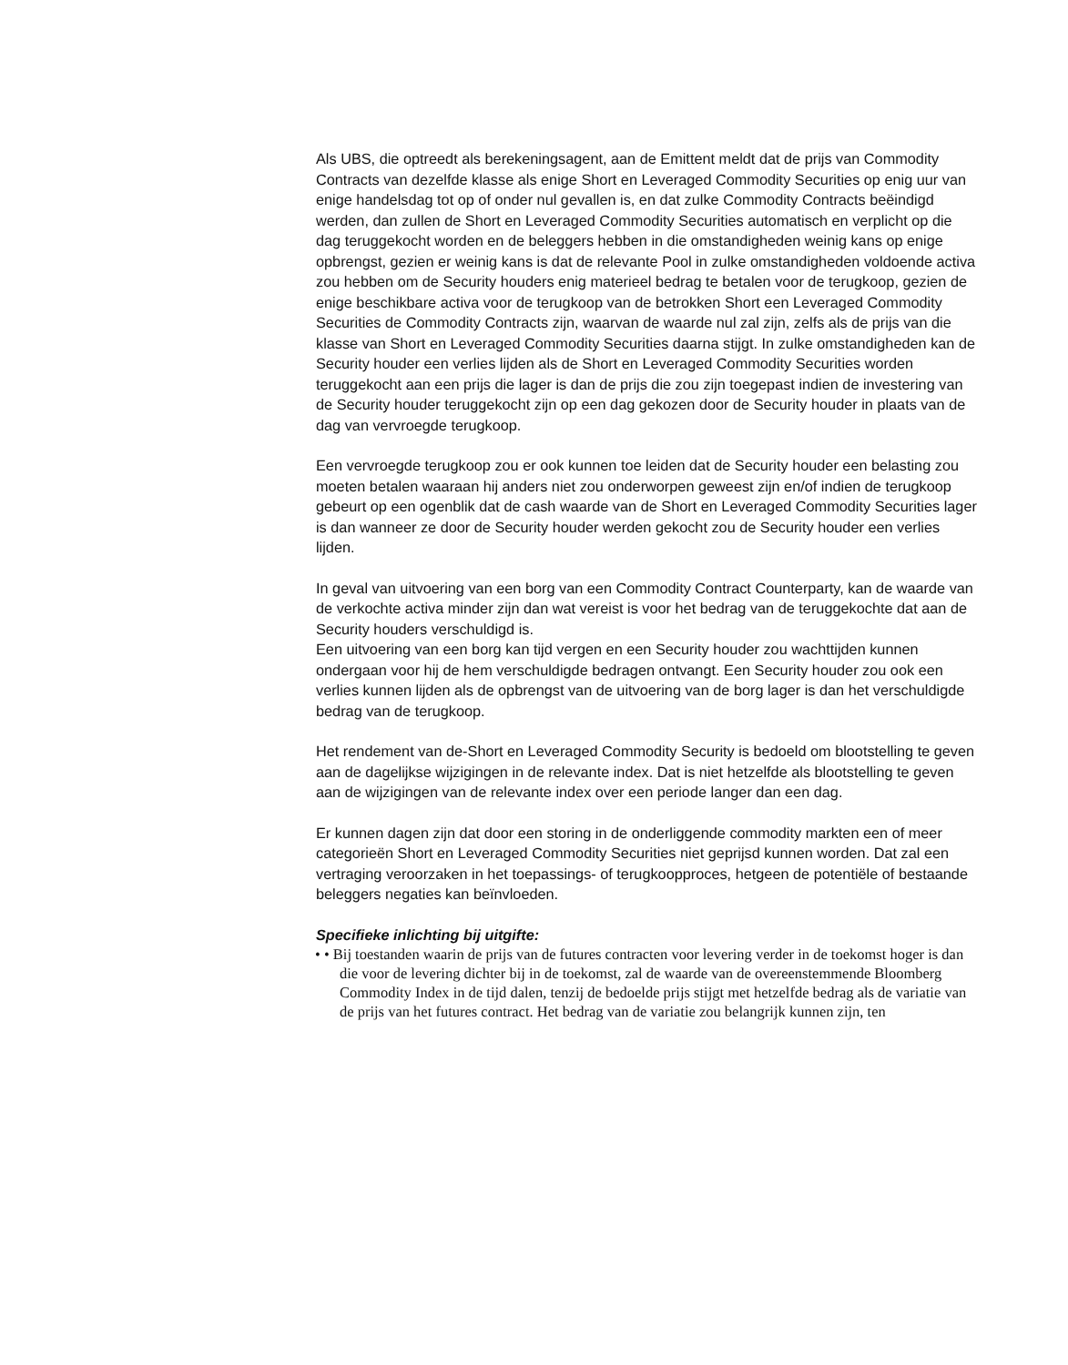Als UBS, die optreedt als berekeningsagent, aan de Emittent meldt dat de prijs van Commodity Contracts van dezelfde klasse als enige Short en Leveraged Commodity Securities op enig uur van enige handelsdag tot op of onder nul gevallen is, en dat zulke Commodity Contracts beëindigd werden, dan zullen de Short en Leveraged Commodity Securities automatisch en verplicht op die dag teruggekocht worden en de beleggers hebben in die omstandigheden weinig kans op enige opbrengst, gezien er weinig kans is dat de relevante Pool in zulke omstandigheden voldoende activa zou hebben om de Security houders enig materieel bedrag te betalen voor de terugkoop, gezien de enige beschikbare activa voor de terugkoop van de betrokken Short een Leveraged Commodity Securities de Commodity Contracts zijn, waarvan de waarde nul zal zijn, zelfs als de prijs van die klasse van Short en Leveraged Commodity Securities daarna stijgt. In zulke omstandigheden kan de Security houder een verlies lijden als de Short en Leveraged Commodity Securities worden teruggekocht aan een prijs die lager is dan de prijs die zou zijn toegepast indien de investering van de Security houder teruggekocht zijn op een dag gekozen door de Security houder in plaats van de dag van vervroegde terugkoop.
Een vervroegde terugkoop zou er ook kunnen toe leiden dat de Security houder een belasting zou moeten betalen waaraan hij anders niet zou onderworpen geweest zijn en/of indien de terugkoop gebeurt op een ogenblik dat de cash waarde van de Short en Leveraged Commodity Securities lager is dan wanneer ze door de Security houder werden gekocht zou de Security houder een verlies lijden.
In geval van uitvoering van een borg van een Commodity Contract Counterparty, kan de waarde van de verkochte activa minder zijn dan wat vereist is voor het bedrag van de teruggekochte dat aan de Security houders verschuldigd is.
Een uitvoering van een borg kan tijd vergen en een Security houder zou wachttijden kunnen ondergaan voor hij de hem verschuldigde bedragen ontvangt. Een Security houder zou ook een verlies kunnen lijden als de opbrengst van de uitvoering van de borg lager is dan het verschuldigde bedrag van de terugkoop.
Het rendement van de-Short en Leveraged Commodity Security is bedoeld om blootstelling te geven aan de dagelijkse wijzigingen in de relevante index. Dat is niet hetzelfde als blootstelling te geven aan de wijzigingen van de relevante index over een periode langer dan een dag.
Er kunnen dagen zijn dat door een storing in de onderliggende commodity markten een of meer categorieën Short en Leveraged Commodity Securities niet geprijsd kunnen worden. Dat zal een vertraging veroorzaken in het toepassings- of terugkoopproces, hetgeen de potentiële of bestaande beleggers negaties kan beïnvloeden.
Specifieke inlichting bij uitgifte:
• • Bij toestanden waarin de prijs van de futures contracten voor levering verder in de toekomst hoger is dan die voor de levering dichter bij in de toekomst, zal de waarde van de overeenstemmende Bloomberg Commodity Index in de tijd dalen, tenzij de bedoelde prijs stijgt met hetzelfde bedrag als de variatie van de prijs van het futures contract. Het bedrag van de variatie zou belangrijk kunnen zijn, ten